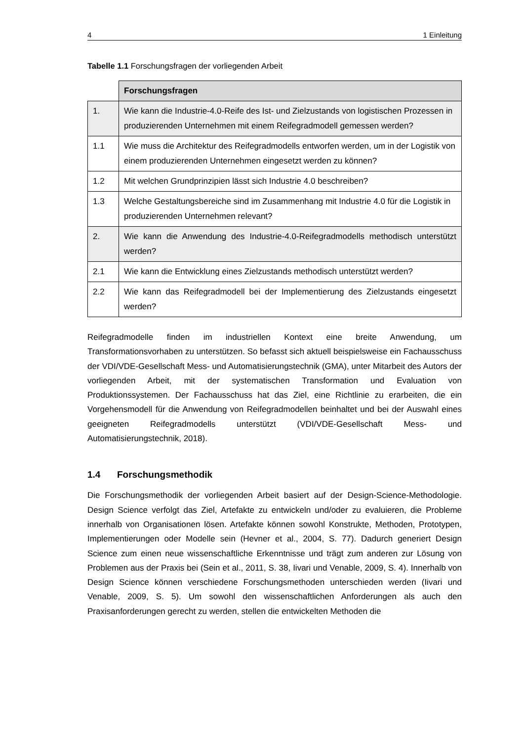4 1 Einleitung
Tabelle 1.1 Forschungsfragen der vorliegenden Arbeit
| | Forschungsfragen |
| 1. | Wie kann die Industrie-4.0-Reife des Ist- und Zielzustands von logistischen Prozessen in produzierenden Unternehmen mit einem Reifegradmodell gemessen werden? |
| 1.1 | Wie muss die Architektur des Reifegradmodells entworfen werden, um in der Logistik von einem produzierenden Unternehmen eingesetzt werden zu können? |
| 1.2 | Mit welchen Grundprinzipien lässt sich Industrie 4.0 beschreiben? |
| 1.3 | Welche Gestaltungsbereiche sind im Zusammenhang mit Industrie 4.0 für die Logistik in produzierenden Unternehmen relevant? |
| 2. | Wie kann die Anwendung des Industrie-4.0-Reifegradmodells methodisch unterstützt werden? |
| 2.1 | Wie kann die Entwicklung eines Zielzustands methodisch unterstützt werden? |
| 2.2 | Wie kann das Reifegradmodell bei der Implementierung des Zielzustands eingesetzt werden? |
Reifegradmodelle finden im industriellen Kontext eine breite Anwendung, um Transformationsvorhaben zu unterstützen. So befasst sich aktuell beispielsweise ein Fachausschuss der VDI/VDE-Gesellschaft Mess- und Automatisierungstechnik (GMA), unter Mitarbeit des Autors der vorliegenden Arbeit, mit der systematischen Transformation und Evaluation von Produktionssystemen. Der Fachausschuss hat das Ziel, eine Richtlinie zu erarbeiten, die ein Vorgehensmodell für die Anwendung von Reifegradmodellen beinhaltet und bei der Auswahl eines geeigneten Reifegradmodells unterstützt (VDI/VDE-Gesellschaft Mess- und Automatisierungstechnik, 2018).
1.4 Forschungsmethodik
Die Forschungsmethodik der vorliegenden Arbeit basiert auf der Design-Science-Methodologie. Design Science verfolgt das Ziel, Artefakte zu entwickeln und/oder zu evaluieren, die Probleme innerhalb von Organisationen lösen. Artefakte können sowohl Konstrukte, Methoden, Prototypen, Implementierungen oder Modelle sein (Hevner et al., 2004, S. 77). Dadurch generiert Design Science zum einen neue wissenschaftliche Erkenntnisse und trägt zum anderen zur Lösung von Problemen aus der Praxis bei (Sein et al., 2011, S. 38, Iivari und Venable, 2009, S. 4). Innerhalb von Design Science können verschiedene Forschungsmethoden unterschieden werden (Iivari und Venable, 2009, S. 5). Um sowohl den wissenschaftlichen Anforderungen als auch den Praxisanforderungen gerecht zu werden, stellen die entwickelten Methoden die